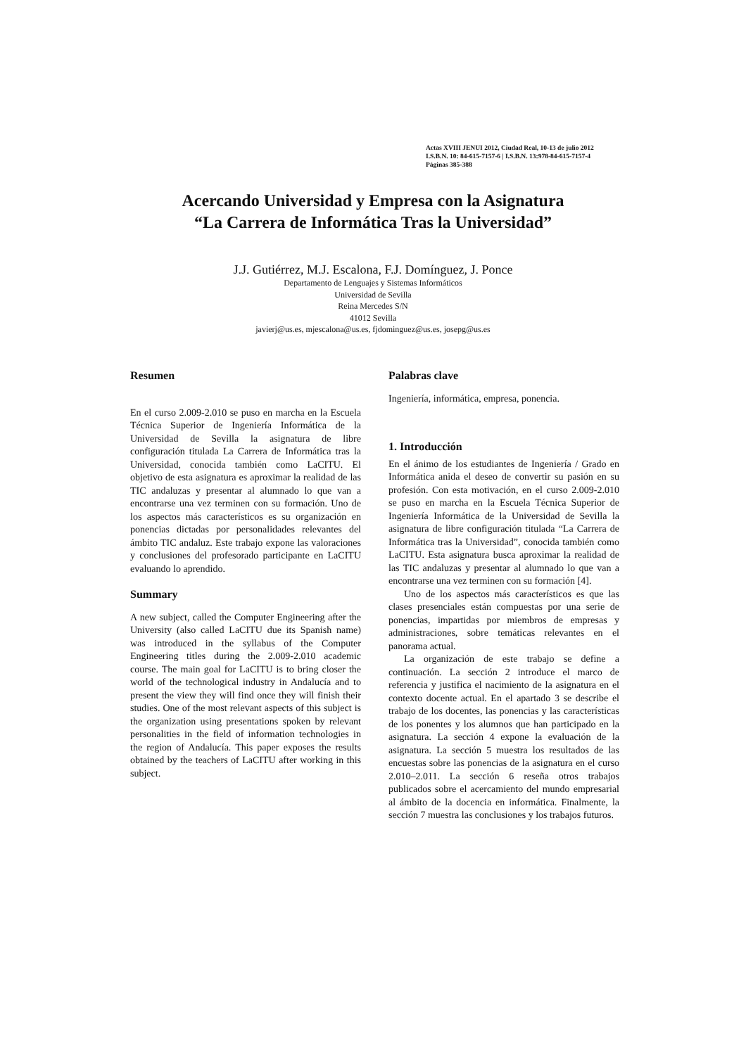Actas XVIII JENUI 2012, Ciudad Real, 10-13 de julio 2012
I.S.B.N. 10: 84-615-7157-6 | I.S.B.N. 13:978-84-615-7157-4
Páginas 385-388
Acercando Universidad y Empresa con la Asignatura
“La Carrera de Informática Tras la Universidad”
J.J. Gutiérrez, M.J. Escalona, F.J. Domínguez, J. Ponce
Departamento de Lenguajes y Sistemas Informáticos
Universidad de Sevilla
Reina Mercedes S/N
41012 Sevilla
javierj@us.es, mjescalona@us.es, fjdominguez@us.es, josepg@us.es
Resumen
En el curso 2.009-2.010 se puso en marcha en la Escuela Técnica Superior de Ingeniería Informática de la Universidad de Sevilla la asignatura de libre configuración titulada La Carrera de Informática tras la Universidad, conocida también como LaCITU. El objetivo de esta asignatura es aproximar la realidad de las TIC andaluzas y presentar al alumnado lo que van a encontrarse una vez terminen con su formación. Uno de los aspectos más característicos es su organización en ponencias dictadas por personalidades relevantes del ámbito TIC andaluz. Este trabajo expone las valoraciones y conclusiones del profesorado participante en LaCITU evaluando lo aprendido.
Summary
A new subject, called the Computer Engineering after the University (also called LaCITU due its Spanish name) was introduced in the syllabus of the Computer Engineering titles during the 2.009-2.010 academic course. The main goal for LaCITU is to bring closer the world of the technological industry in Andalucía and to present the view they will find once they will finish their studies. One of the most relevant aspects of this subject is the organization using presentations spoken by relevant personalities in the field of information technologies in the region of Andalucía. This paper exposes the results obtained by the teachers of LaCITU after working in this subject.
Palabras clave
Ingeniería, informática, empresa, ponencia.
1. Introducción
En el ánimo de los estudiantes de Ingeniería / Grado en Informática anida el deseo de convertir su pasión en su profesión. Con esta motivación, en el curso 2.009-2.010 se puso en marcha en la Escuela Técnica Superior de Ingeniería Informática de la Universidad de Sevilla la asignatura de libre configuración titulada “La Carrera de Informática tras la Universidad”, conocida también como LaCITU. Esta asignatura busca aproximar la realidad de las TIC andaluzas y presentar al alumnado lo que van a encontrarse una vez terminen con su formación [4].
Uno de los aspectos más característicos es que las clases presenciales están compuestas por una serie de ponencias, impartidas por miembros de empresas y administraciones, sobre temáticas relevantes en el panorama actual.
La organización de este trabajo se define a continuación. La sección 2 introduce el marco de referencia y justifica el nacimiento de la asignatura en el contexto docente actual. En el apartado 3 se describe el trabajo de los docentes, las ponencias y las características de los ponentes y los alumnos que han participado en la asignatura. La sección 4 expone la evaluación de la asignatura. La sección 5 muestra los resultados de las encuestas sobre las ponencias de la asignatura en el curso 2.010–2.011. La sección 6 reseña otros trabajos publicados sobre el acercamiento del mundo empresarial al ámbito de la docencia en informática. Finalmente, la sección 7 muestra las conclusiones y los trabajos futuros.